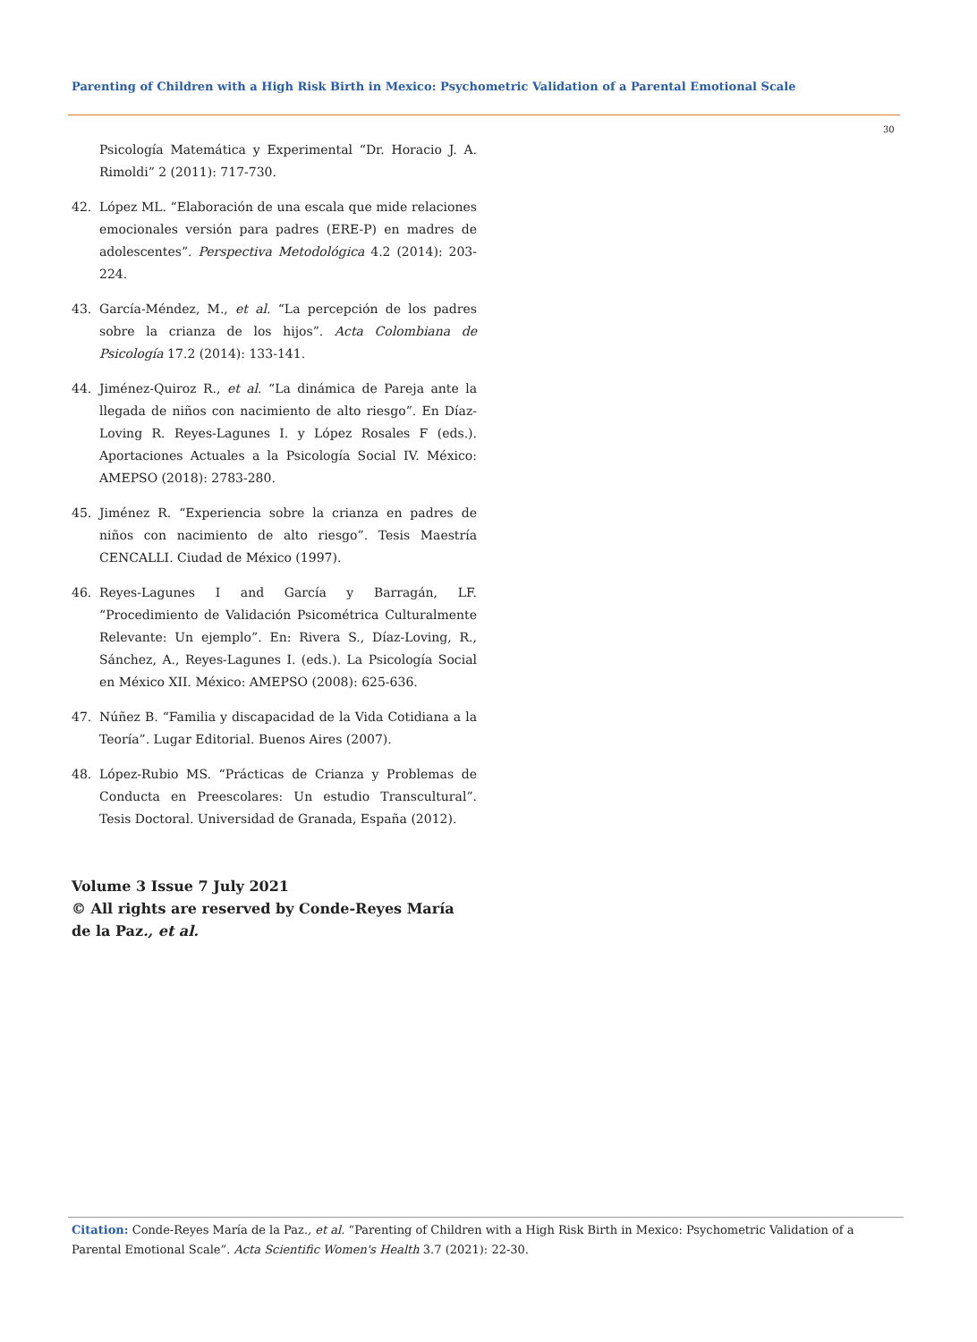Parenting of Children with a High Risk Birth in Mexico: Psychometric Validation of a Parental Emotional Scale
30
Psicología Matemática y Experimental “Dr. Horacio J. A. Rimoldi” 2 (2011): 717-730.
42. López ML. “Elaboración de una escala que mide relaciones emocionales versión para padres (ERE-P) en madres de adolescentes”. Perspectiva Metodológica 4.2 (2014): 203-224.
43. García-Méndez, M., et al. “La percepción de los padres sobre la crianza de los hijos”. Acta Colombiana de Psicología 17.2 (2014): 133-141.
44. Jiménez-Quiroz R., et al. “La dinámica de Pareja ante la llegada de niños con nacimiento de alto riesgo”. En Díaz-Loving R. Reyes-Lagunes I. y López Rosales F (eds.). Aportaciones Actuales a la Psicología Social IV. México: AMEPSO (2018): 2783-280.
45. Jiménez R. “Experiencia sobre la crianza en padres de niños con nacimiento de alto riesgo”. Tesis Maestría CENCALLI. Ciudad de México (1997).
46. Reyes-Lagunes I and García y Barragán, LF. “Procedimiento de Validación Psicométrica Culturalmente Relevante: Un ejemplo”. En: Rivera S., Díaz-Loving, R., Sánchez, A., Reyes-Lagunes I. (eds.). La Psicología Social en México XII. México: AMEPSO (2008): 625-636.
47. Núñez B. “Familia y discapacidad de la Vida Cotidiana a la Teoría”. Lugar Editorial. Buenos Aires (2007).
48. López-Rubio MS. “Prácticas de Crianza y Problemas de Conducta en Preescolares: Un estudio Transcultural”. Tesis Doctoral. Universidad de Granada, España (2012).
Volume 3 Issue 7 July 2021
© All rights are reserved by Conde-Reyes María de la Paz., et al.
Citation: Conde-Reyes María de la Paz., et al. “Parenting of Children with a High Risk Birth in Mexico: Psychometric Validation of a Parental Emotional Scale”. Acta Scientific Women's Health 3.7 (2021): 22-30.